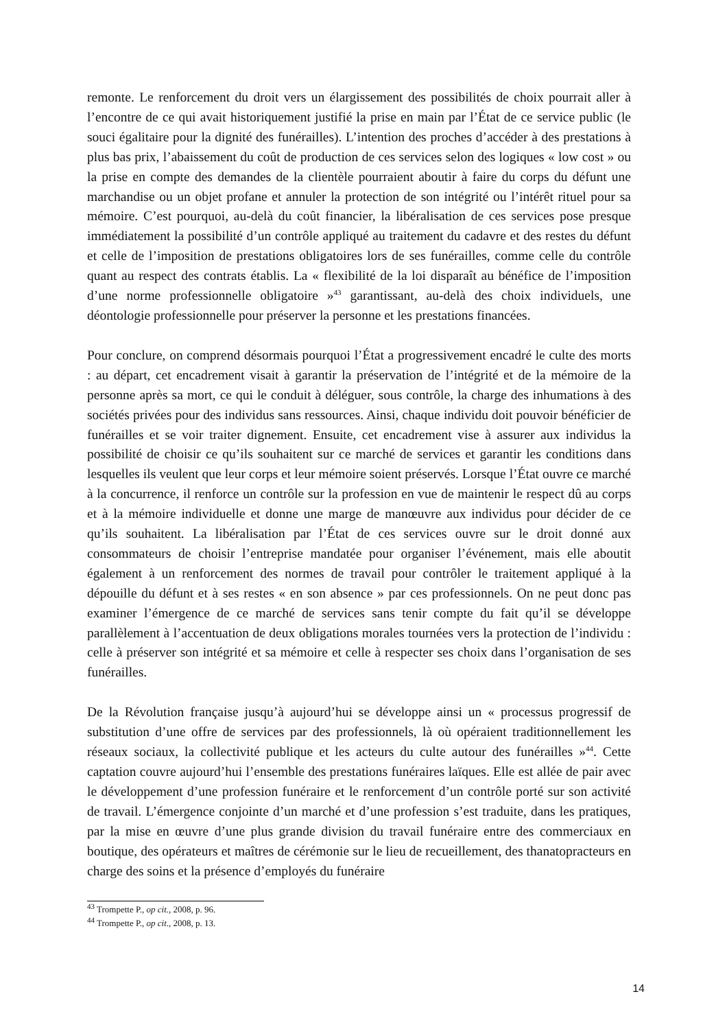remonte. Le renforcement du droit vers un élargissement des possibilités de choix pourrait aller à l’encontre de ce qui avait historiquement justifié la prise en main par l’État de ce service public (le souci égalitaire pour la dignité des funérailles). L’intention des proches d’accéder à des prestations à plus bas prix, l’abaissement du coût de production de ces services selon des logiques « low cost » ou la prise en compte des demandes de la clientèle pourraient aboutir à faire du corps du défunt une marchandise ou un objet profane et annuler la protection de son intégrité ou l’intérêt rituel pour sa mémoire. C’est pourquoi, au-delà du coût financier, la libéralisation de ces services pose presque immédiatement la possibilité d’un contrôle appliqué au traitement du cadavre et des restes du défunt et celle de l’imposition de prestations obligatoires lors de ses funérailles, comme celle du contrôle quant au respect des contrats établis. La « flexibilité de la loi disparaît au bénéfice de l’imposition d’une norme professionnelle obligatoire »<sup>43</sup> garantissant, au-delà des choix individuels, une déontologie professionnelle pour préserver la personne et les prestations financées.
Pour conclure, on comprend désormais pourquoi l’État a progressivement encadré le culte des morts : au départ, cet encadrement visait à garantir la préservation de l’intégrité et de la mémoire de la personne après sa mort, ce qui le conduit à déléguer, sous contrôle, la charge des inhumations à des sociétés privées pour des individus sans ressources. Ainsi, chaque individu doit pouvoir bénéficier de funérailles et se voir traiter dignement. Ensuite, cet encadrement vise à assurer aux individus la possibilité de choisir ce qu’ils souhaitent sur ce marché de services et garantir les conditions dans lesquelles ils veulent que leur corps et leur mémoire soient préservés. Lorsque l’État ouvre ce marché à la concurrence, il renforce un contrôle sur la profession en vue de maintenir le respect dû au corps et à la mémoire individuelle et donne une marge de manœuvre aux individus pour décider de ce qu’ils souhaitent. La libéralisation par l’État de ces services ouvre sur le droit donné aux consommateurs de choisir l’entreprise mandatée pour organiser l’événement, mais elle aboutit également à un renforcement des normes de travail pour contrôler le traitement appliqué à la dépouille du défunt et à ses restes « en son absence » par ces professionnels. On ne peut donc pas examiner l’émergence de ce marché de services sans tenir compte du fait qu’il se développe parallèlement à l’accentuation de deux obligations morales tournées vers la protection de l’individu : celle à préserver son intégrité et sa mémoire et celle à respecter ses choix dans l’organisation de ses funérailles.
De la Révolution française jusqu’à aujourd’hui se développe ainsi un « processus progressif de substitution d’une offre de services par des professionnels, là où opéraient traditionnellement les réseaux sociaux, la collectivité publique et les acteurs du culte autour des funérailles »<sup>44</sup>. Cette captation couvre aujourd’hui l’ensemble des prestations funéraires laïques. Elle est allée de pair avec le développement d’une profession funéraire et le renforcement d’un contrôle porté sur son activité de travail. L’émergence conjointe d’un marché et d’une profession s’est traduite, dans les pratiques, par la mise en œuvre d’une plus grande division du travail funéraire entre des commerciaux en boutique, des opérateurs et maîtres de cérémonie sur le lieu de recueillement, des thanatopracteurs en charge des soins et la présence d’employés du funéraire
<sup>43</sup> Trompette P., op cit., 2008, p. 96.
<sup>44</sup> Trompette P., op cit., 2008, p. 13.
14